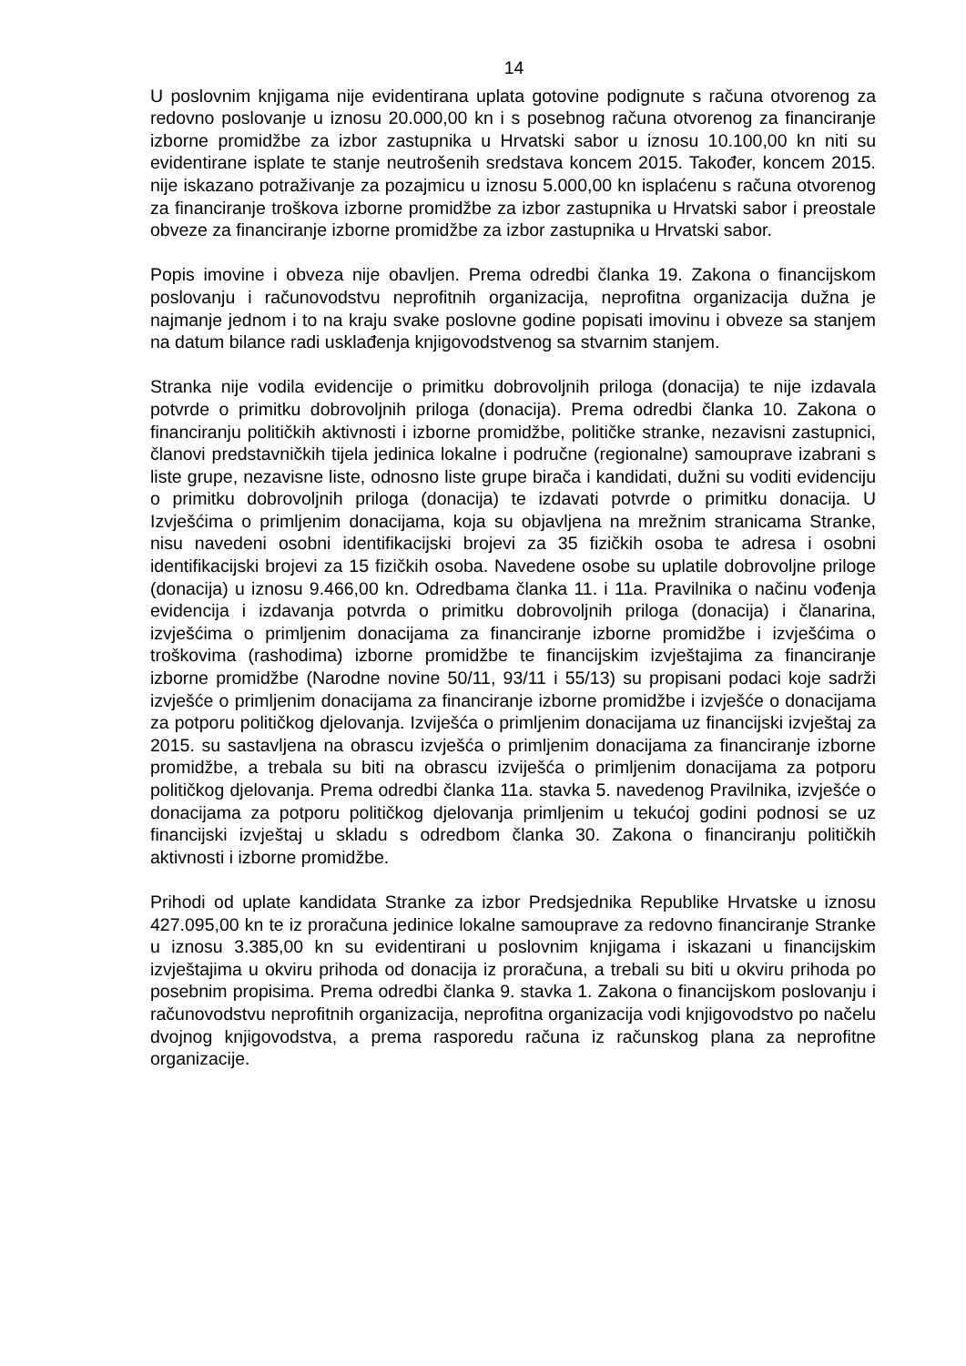14
U poslovnim knjigama nije evidentirana uplata gotovine podignute s računa otvorenog za redovno poslovanje u iznosu 20.000,00 kn i s posebnog računa otvorenog za financiranje izborne promidžbe za izbor zastupnika u Hrvatski sabor u iznosu 10.100,00 kn niti su evidentirane isplate te stanje neutrošenih sredstava koncem 2015. Također, koncem 2015. nije iskazano potraživanje za pozajmicu u iznosu 5.000,00 kn isplaćenu s računa otvorenog za financiranje troškova izborne promidžbe za izbor zastupnika u Hrvatski sabor i preostale obveze za financiranje izborne promidžbe za izbor zastupnika u Hrvatski sabor.
Popis imovine i obveza nije obavljen. Prema odredbi članka 19. Zakona o financijskom poslovanju i računovodstvu neprofitnih organizacija, neprofitna organizacija dužna je najmanje jednom i to na kraju svake poslovne godine popisati imovinu i obveze sa stanjem na datum bilance radi usklađenja knjigovodstvenog sa stvarnim stanjem.
Stranka nije vodila evidencije o primitku dobrovoljnih priloga (donacija) te nije izdavala potvrde o primitku dobrovoljnih priloga (donacija). Prema odredbi članka 10. Zakona o financiranju političkih aktivnosti i izborne promidžbe, političke stranke, nezavisni zastupnici, članovi predstavničkih tijela jedinica lokalne i područne (regionalne) samouprave izabrani s liste grupe, nezavisne liste, odnosno liste grupe birača i kandidati, dužni su voditi evidenciju o primitku dobrovoljnih priloga (donacija) te izdavati potvrde o primitku donacija. U Izvješćima o primljenim donacijama, koja su objavljena na mrežnim stranicama Stranke, nisu navedeni osobni identifikacijski brojevi za 35 fizičkih osoba te adresa i osobni identifikacijski brojevi za 15 fizičkih osoba. Navedene osobe su uplatile dobrovoljne priloge (donacija) u iznosu 9.466,00 kn. Odredbama članka 11. i 11a. Pravilnika o načinu vođenja evidencija i izdavanja potvrda o primitku dobrovoljnih priloga (donacija) i članarina, izvješćima o primljenim donacijama za financiranje izborne promidžbe i izvješćima o troškovima (rashodima) izborne promidžbe te financijskim izvještajima za financiranje izborne promidžbe (Narodne novine 50/11, 93/11 i 55/13) su propisani podaci koje sadrži izvješće o primljenim donacijama za financiranje izborne promidžbe i izvješće o donacijama za potporu političkog djelovanja. Izviješća o primljenim donacijama uz financijski izvještaj za 2015. su sastavljena na obrascu izvješća o primljenim donacijama za financiranje izborne promidžbe, a trebala su biti na obrascu izviješća o primljenim donacijama za potporu političkog djelovanja. Prema odredbi članka 11a. stavka 5. navedenog Pravilnika, izvješće o donacijama za potporu političkog djelovanja primljenim u tekućoj godini podnosi se uz financijski izvještaj u skladu s odredbom članka 30. Zakona o financiranju političkih aktivnosti i izborne promidžbe.
Prihodi od uplate kandidata Stranke za izbor Predsjednika Republike Hrvatske u iznosu 427.095,00 kn te iz proračuna jedinice lokalne samouprave za redovno financiranje Stranke u iznosu 3.385,00 kn su evidentirani u poslovnim knjigama i iskazani u financijskim izvještajima u okviru prihoda od donacija iz proračuna, a trebali su biti u okviru prihoda po posebnim propisima. Prema odredbi članka 9. stavka 1. Zakona o financijskom poslovanju i računovodstvu neprofitnih organizacija, neprofitna organizacija vodi knjigovodstvo po načelu dvojnog knjigovodstva, a prema rasporedu računa iz računskog plana za neprofitne organizacije.